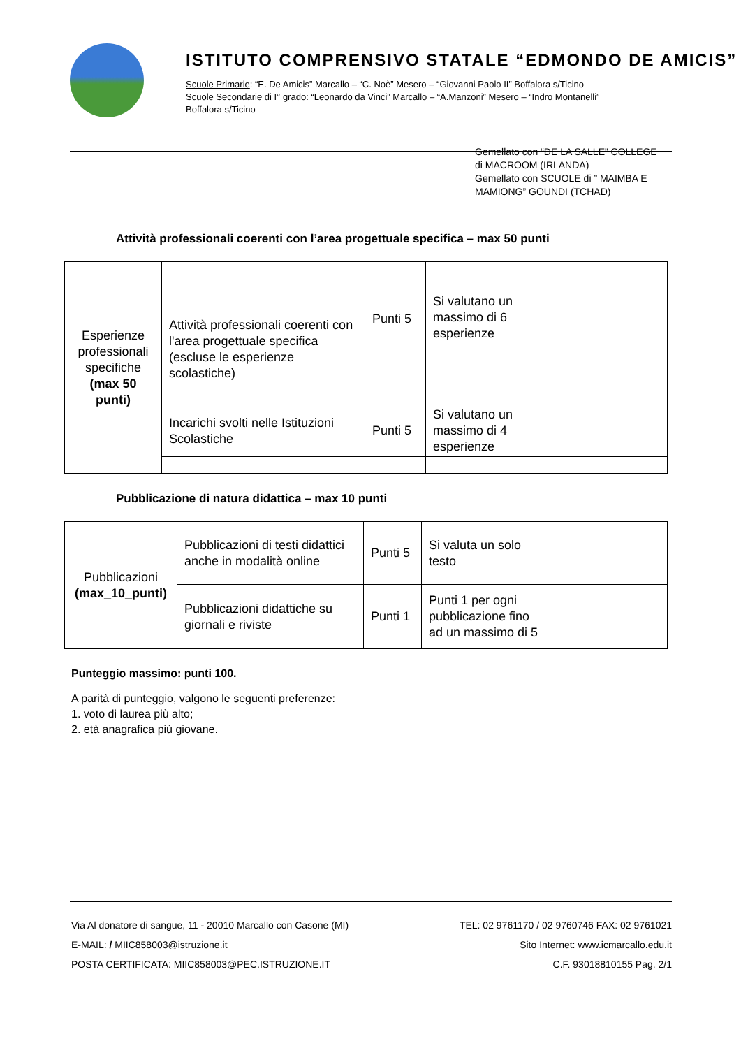ISTITUTO COMPRENSIVO STATALE “EDMONDO DE AMICIS”
Scuole Primarie: “E. De Amicis” Marcallo – “C. Noè” Mesero – “Giovanni Paolo II” Boffalora s/Ticino
Scuole Secondarie di I° grado: “Leonardo da Vinci” Marcallo – “A.Manzoni” Mesero – “Indro Montanelli”
Boffalora s/Ticino
Gemellato con “DE LA SALLE” COLLEGE
di MACROOM (IRLANDA)
Gemellato con SCUOLE di ” MAIMBA E
MAMIONG” GOUNDI (TCHAD)
Attività professionali coerenti con l’area progettuale specifica – max 50 punti
| Esperienze professionali specifiche (max 50 punti) | Attività professionali coerenti con l'area progettuale specifica (escluse le esperienze scolastiche) | Punti 5 | Si valutano un massimo di 6 esperienze | |
| | Incarichi svolti nelle Istituzioni Scolastiche | Punti 5 | Si valutano un massimo di 4 esperienze | |
Pubblicazione di natura didattica – max 10 punti
| Pubblicazioni (max_10_punti) | Pubblicazioni di testi didattici anche in modalità online | Punti 5 | Si valuta un solo testo | |
| | Pubblicazioni didattiche su giornali e riviste | Punti 1 | Punti 1 per ogni pubblicazione fino ad un massimo di 5 | |
Punteggio massimo: punti 100.
A parità di punteggio, valgono le seguenti preferenze:
1. voto di laurea più alto;
2. età anagrafica più giovane.
Via Al donatore di sangue, 11 - 20010 Marcallo con Casone (MI) TEL: 02 9761170 / 02 9760746 FAX: 02 9761021
E-MAIL: / MIIC858003@istruzione.it Sito Internet: www.icmarcallo.edu.it
POSTA CERTIFICATA: MIIC858003@PEC.ISTRUZIONE.IT C.F. 93018810155 Pag. 2/1